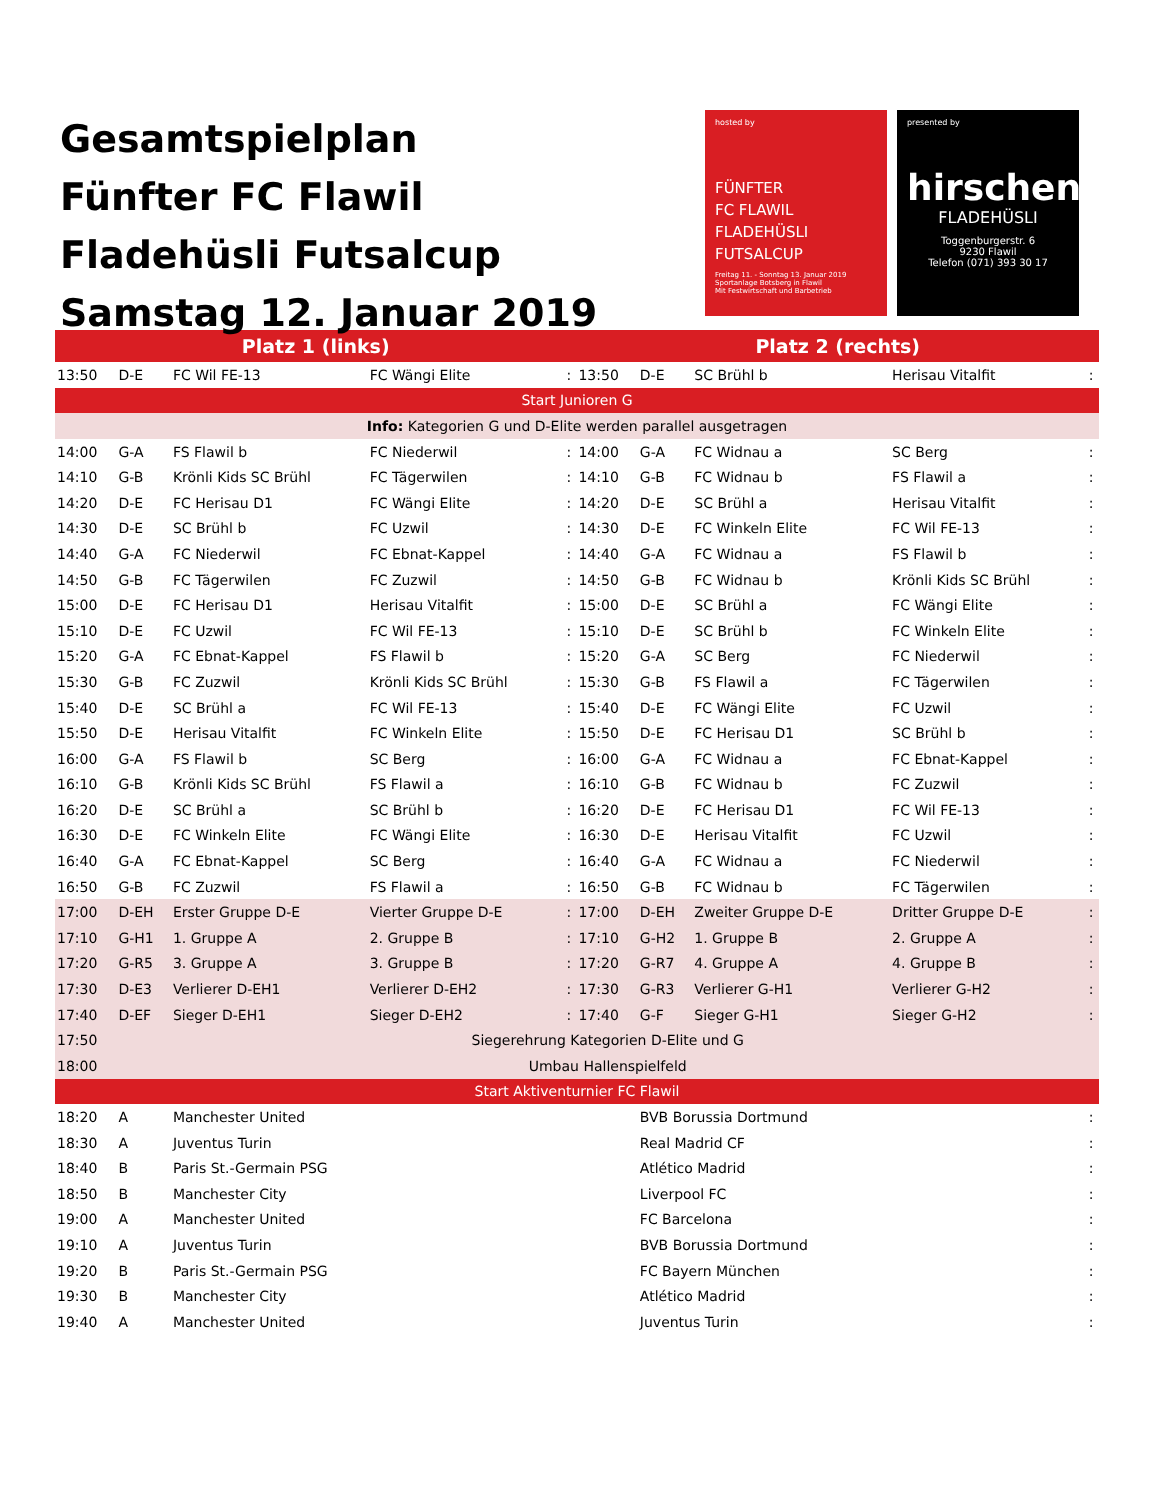Gesamtspielplan
Fünfter FC Flawil
Fladehüsli Futsalcup
Samstag 12. Januar 2019
hosted by
FÜNFTER
FC FLAWIL
FLADEHÜSLI
FUTSALCUP
Freitag 11. - Sonntag 13. Januar 2019
Sportanlage Botsberg in Flawil
Mit Festwirtschaft und Barbetrieb
presented by
hirschen
FLADEHÜSLI
Toggenburgerstr. 6
9230 Flawil
Telefon (071) 393 30 17
| Platz 1 (links) | | | | | Platz 2 (rechts) | | | | |
| --- | --- | --- | --- | --- | --- | --- | --- | --- | --- |
| 13:50 | D-E | FC Wil FE-13 | FC Wängi Elite | : | 13:50 | D-E | SC Brühl b | Herisau Vitalfit | : |
| Start Junioren G | | | | | | | | | |
| Info: Kategorien G und D-Elite werden parallel ausgetragen | | | | | | | | | |
| 14:00 | G-A | FS Flawil b | FC Niederwil | : | 14:00 | G-A | FC Widnau a | SC Berg | : |
| 14:10 | G-B | Krönli Kids SC Brühl | FC Tägerwilen | : | 14:10 | G-B | FC Widnau b | FS Flawil a | : |
| 14:20 | D-E | FC Herisau D1 | FC Wängi Elite | : | 14:20 | D-E | SC Brühl a | Herisau Vitalfit | : |
| 14:30 | D-E | SC Brühl b | FC Uzwil | : | 14:30 | D-E | FC Winkeln Elite | FC Wil FE-13 | : |
| 14:40 | G-A | FC Niederwil | FC Ebnat-Kappel | : | 14:40 | G-A | FC Widnau a | FS Flawil b | : |
| 14:50 | G-B | FC Tägerwilen | FC Zuzwil | : | 14:50 | G-B | FC Widnau b | Krönli Kids SC Brühl | : |
| 15:00 | D-E | FC Herisau D1 | Herisau Vitalfit | : | 15:00 | D-E | SC Brühl a | FC Wängi Elite | : |
| 15:10 | D-E | FC Uzwil | FC Wil FE-13 | : | 15:10 | D-E | SC Brühl b | FC Winkeln Elite | : |
| 15:20 | G-A | FC Ebnat-Kappel | FS Flawil b | : | 15:20 | G-A | SC Berg | FC Niederwil | : |
| 15:30 | G-B | FC Zuzwil | Krönli Kids SC Brühl | : | 15:30 | G-B | FS Flawil a | FC Tägerwilen | : |
| 15:40 | D-E | SC Brühl a | FC Wil FE-13 | : | 15:40 | D-E | FC Wängi Elite | FC Uzwil | : |
| 15:50 | D-E | Herisau Vitalfit | FC Winkeln Elite | : | 15:50 | D-E | FC Herisau D1 | SC Brühl b | : |
| 16:00 | G-A | FS Flawil b | SC Berg | : | 16:00 | G-A | FC Widnau a | FC Ebnat-Kappel | : |
| 16:10 | G-B | Krönli Kids SC Brühl | FS Flawil a | : | 16:10 | G-B | FC Widnau b | FC Zuzwil | : |
| 16:20 | D-E | SC Brühl a | SC Brühl b | : | 16:20 | D-E | FC Herisau D1 | FC Wil FE-13 | : |
| 16:30 | D-E | FC Winkeln Elite | FC Wängi Elite | : | 16:30 | D-E | Herisau Vitalfit | FC Uzwil | : |
| 16:40 | G-A | FC Ebnat-Kappel | SC Berg | : | 16:40 | G-A | FC Widnau a | FC Niederwil | : |
| 16:50 | G-B | FC Zuzwil | FS Flawil a | : | 16:50 | G-B | FC Widnau b | FC Tägerwilen | : |
| 17:00 | D-EH | Erster Gruppe D-E | Vierter Gruppe D-E | : | 17:00 | D-EH | Zweiter Gruppe D-E | Dritter Gruppe D-E | : |
| 17:10 | G-H1 | 1. Gruppe A | 2. Gruppe B | : | 17:10 | G-H2 | 1. Gruppe B | 2. Gruppe A | : |
| 17:20 | G-R5 | 3. Gruppe A | 3. Gruppe B | : | 17:20 | G-R7 | 4. Gruppe A | 4. Gruppe B | : |
| 17:30 | D-E3 | Verlierer D-EH1 | Verlierer D-EH2 | : | 17:30 | G-R3 | Verlierer G-H1 | Verlierer G-H2 | : |
| 17:40 | D-EF | Sieger D-EH1 | Sieger D-EH2 | : | 17:40 | G-F | Sieger G-H1 | Sieger G-H2 | : |
| 17:50 | Siegerehrung Kategorien D-Elite und G | | | | | | | | |
| 18:00 | Umbau Hallenspielfeld | | | | | | | | |
| Start Aktiventurnier FC Flawil | | | | | | | | | |
| 18:20 | A | Manchester United | | | | BVB Borussia Dortmund | | | : |
| 18:30 | A | Juventus Turin | | | | Real Madrid CF | | | : |
| 18:40 | B | Paris St.-Germain PSG | | | | Atlético Madrid | | | : |
| 18:50 | B | Manchester City | | | | Liverpool FC | | | : |
| 19:00 | A | Manchester United | | | | FC Barcelona | | | : |
| 19:10 | A | Juventus Turin | | | | BVB Borussia Dortmund | | | : |
| 19:20 | B | Paris St.-Germain PSG | | | | FC Bayern München | | | : |
| 19:30 | B | Manchester City | | | | Atlético Madrid | | | : |
| 19:40 | A | Manchester United | | | | Juventus Turin | | | : |